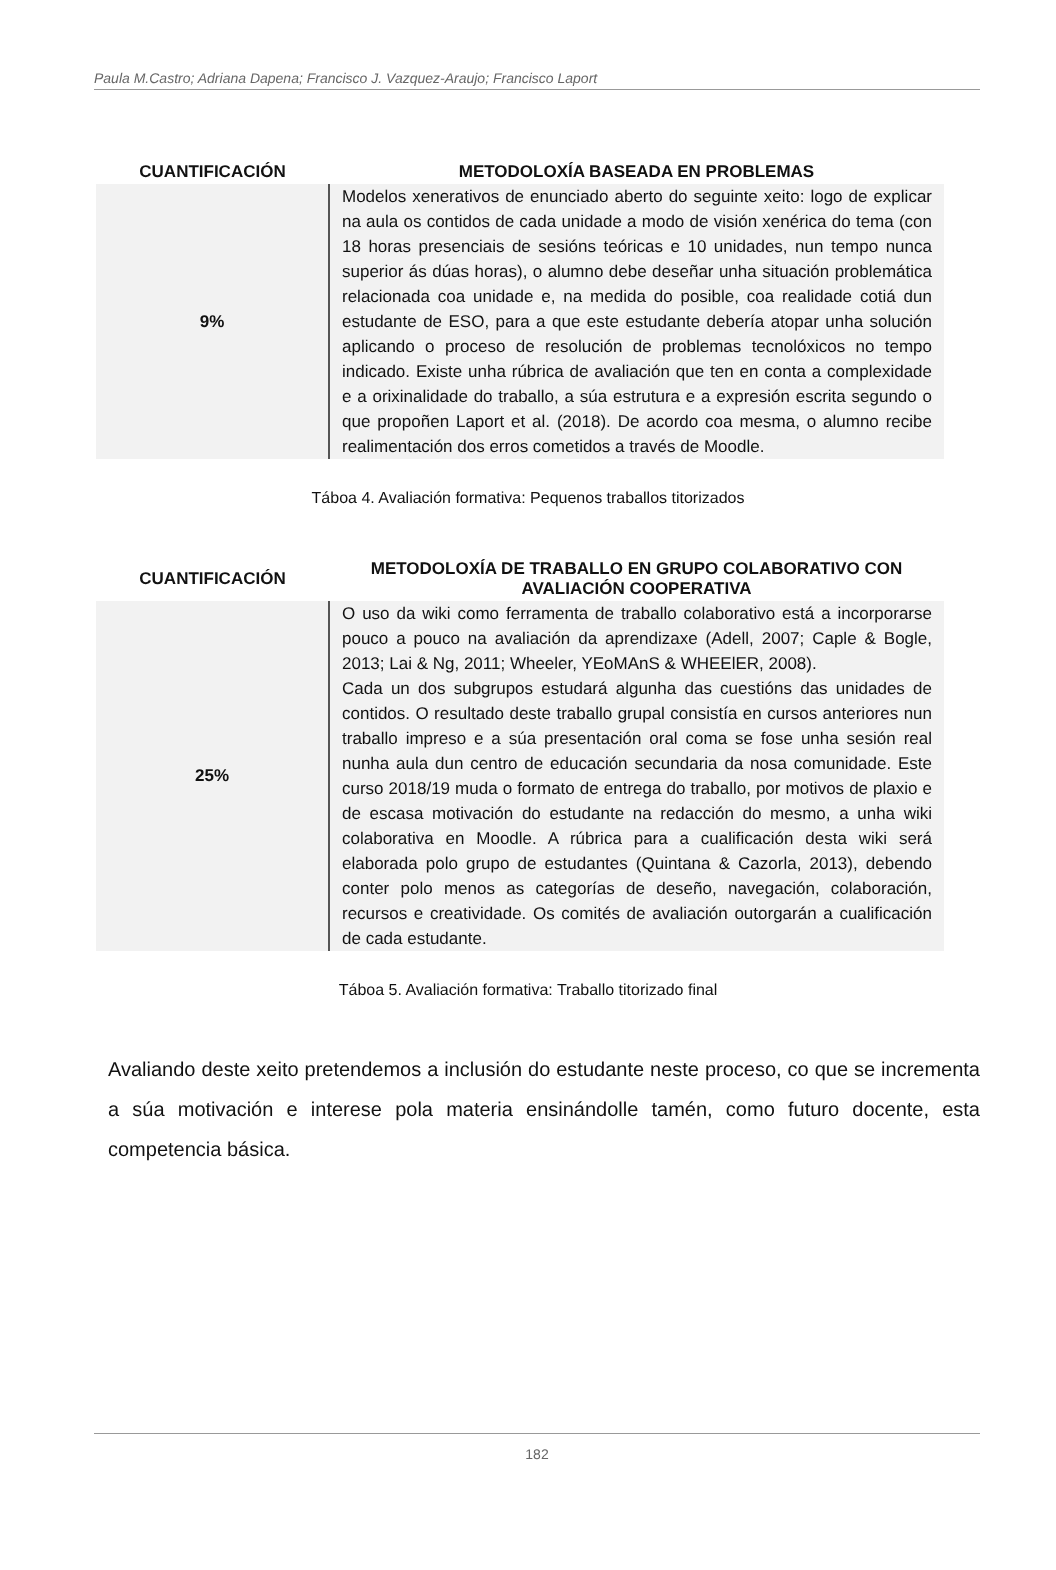Paula M.Castro; Adriana Dapena; Francisco J. Vazquez-Araujo; Francisco Laport
| CUANTIFICACIÓN | METODOLOXÍA BASEADA EN PROBLEMAS |
| --- | --- |
| 9% | Modelos xenerativos de enunciado aberto do seguinte xeito: logo de explicar na aula os contidos de cada unidade a modo de visión xenérica do tema (con 18 horas presenciais de sesións teóricas e 10 unidades, nun tempo nunca superior ás dúas horas), o alumno debe deseñar unha situación problemática relacionada coa unidade e, na medida do posible, coa realidade cotiá dun estudante de ESO, para a que este estudante debería atopar unha solución aplicando o proceso de resolución de problemas tecnolóxicos no tempo indicado. Existe unha rúbrica de avaliación que ten en conta a complexidade e a orixinalidade do traballo, a súa estrutura e a expresión escrita segundo o que propoñen Laport et al. (2018). De acordo coa mesma, o alumno recibe realimentación dos erros cometidos a través de Moodle. |
Táboa 4. Avaliación formativa: Pequenos traballos titorizados
| CUANTIFICACIÓN | METODOLOXÍA DE TRABALLO EN GRUPO COLABORATIVO CON AVALIACIÓN COOPERATIVA |
| --- | --- |
| 25% | O uso da wiki como ferramenta de traballo colaborativo está a incorporarse pouco a pouco na avaliación da aprendizaxe (Adell, 2007; Caple & Bogle, 2013; Lai & Ng, 2011; Wheeler, YEoMAnS & WHEElER, 2008). Cada un dos subgrupos estudará algunha das cuestións das unidades de contidos. O resultado deste traballo grupal consistía en cursos anteriores nun traballo impreso e a súa presentación oral coma se fose unha sesión real nunha aula dun centro de educación secundaria da nosa comunidade. Este curso 2018/19 muda o formato de entrega do traballo, por motivos de plaxio e de escasa motivación do estudante na redacción do mesmo, a unha wiki colaborativa en Moodle. A rúbrica para a cualificación desta wiki será elaborada polo grupo de estudantes (Quintana & Cazorla, 2013), debendo conter polo menos as categorías de deseño, navegación, colaboración, recursos e creatividade. Os comités de avaliación outorgarán a cualificación de cada estudante. |
Táboa 5. Avaliación formativa: Traballo titorizado final
Avaliando deste xeito pretendemos a inclusión do estudante neste proceso, co que se incrementa a súa motivación e interese pola materia ensinándolle tamén, como futuro docente, esta competencia básica.
182